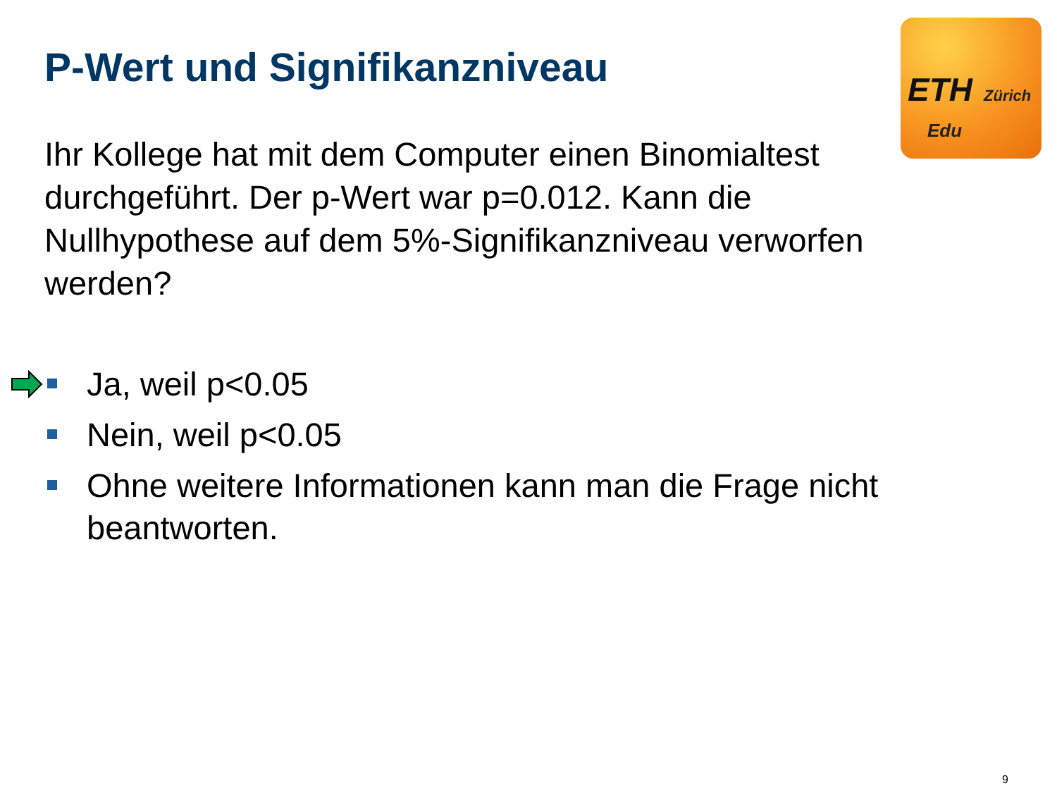ETH Zürich
Edu
P-Wert und Signifikanzniveau
Ihr Kollege hat mit dem Computer einen Binomialtest durchgeführt. Der p-Wert war p=0.012. Kann die Nullhypothese auf dem 5%-Signifikanzniveau verworfen werden?
Ja, weil p<0.05
Nein, weil p<0.05
Ohne weitere Informationen kann man die Frage nicht beantworten.
9